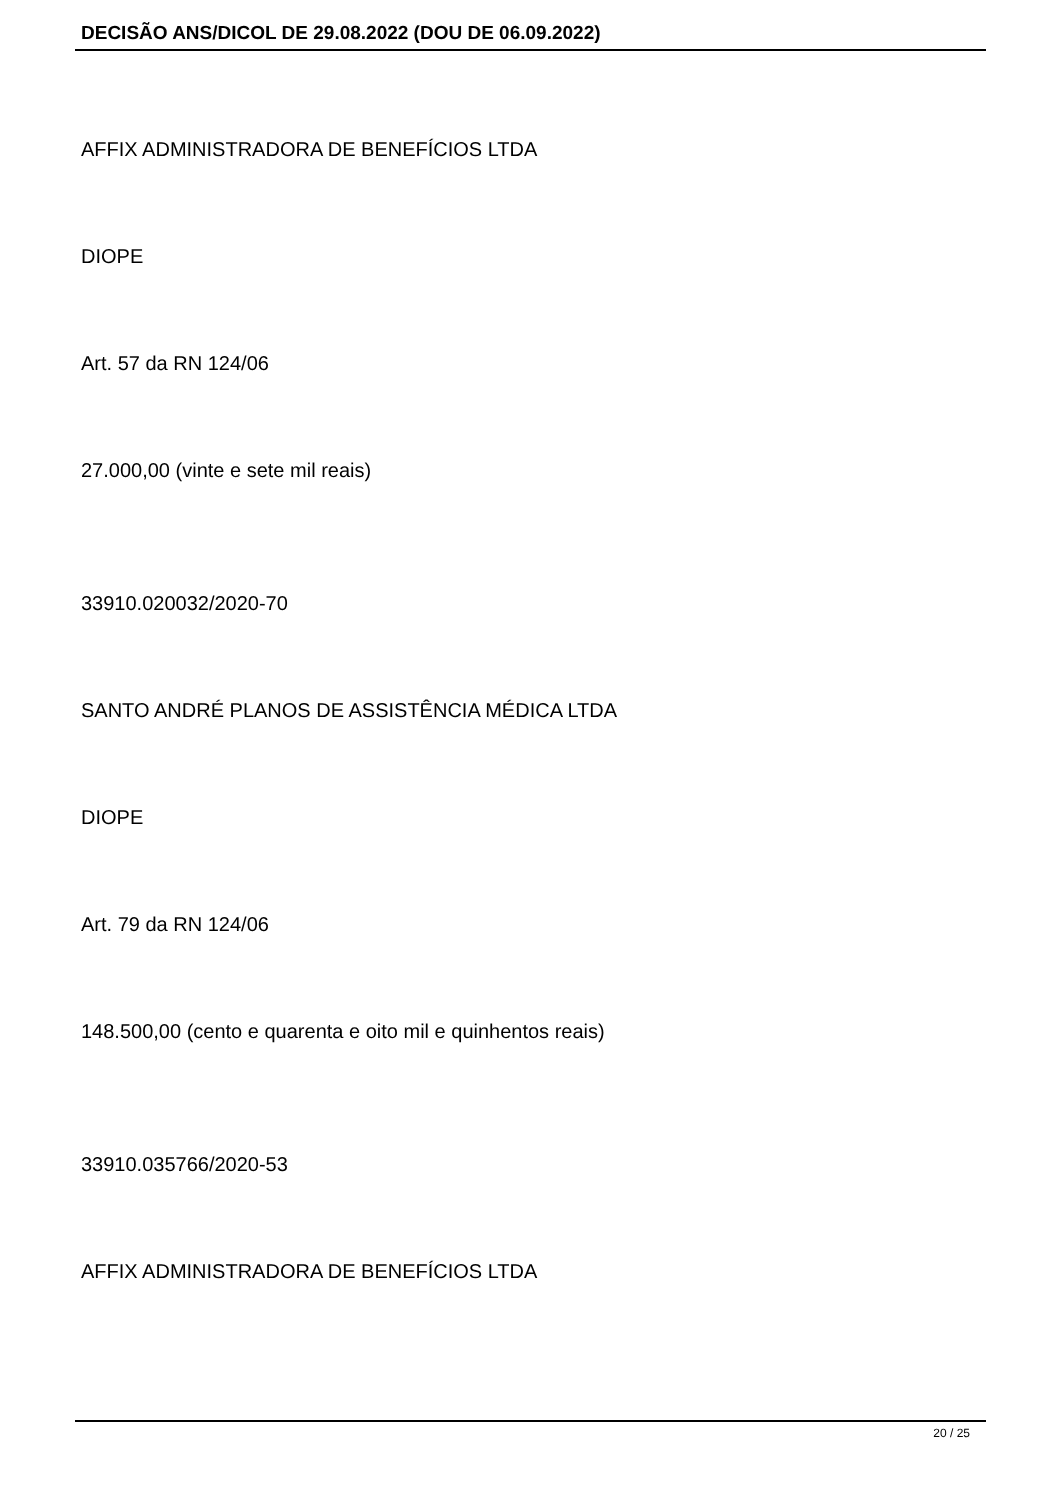DECISÃO ANS/DICOL DE 29.08.2022 (DOU DE 06.09.2022)
AFFIX ADMINISTRADORA DE BENEFÍCIOS LTDA
DIOPE
Art. 57 da RN 124/06
27.000,00 (vinte e sete mil reais)
33910.020032/2020-70
SANTO ANDRÉ PLANOS DE ASSISTÊNCIA MÉDICA LTDA
DIOPE
Art. 79 da RN 124/06
148.500,00 (cento e quarenta e oito mil e quinhentos reais)
33910.035766/2020-53
AFFIX ADMINISTRADORA DE BENEFÍCIOS LTDA
20 / 25